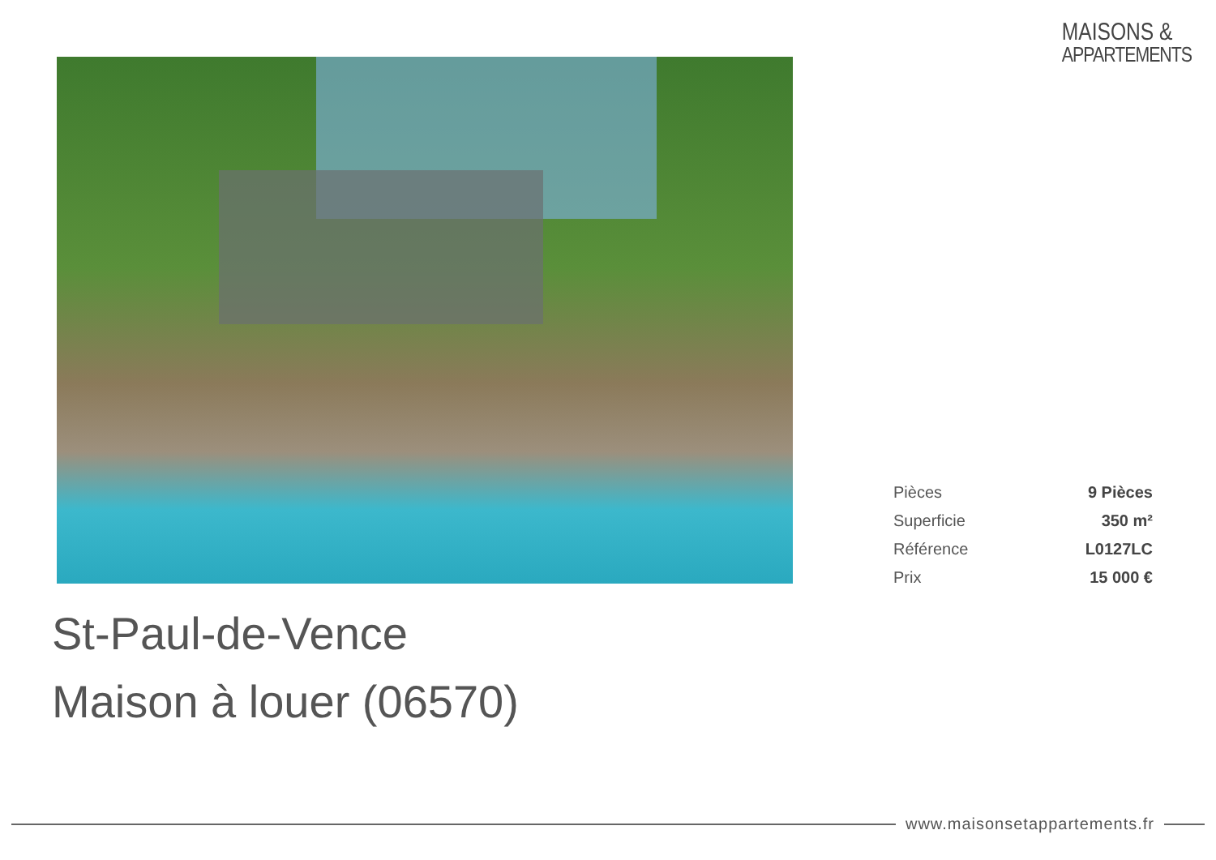MAISONS &
APPARTEMENTS
| Pièces | 9 Pièces |
| Superficie | 350 m² |
| Référence | L0127LC |
| Prix | 15 000 € |
St-Paul-de-Vence
Maison à louer (06570)
www.maisonsetappartements.fr